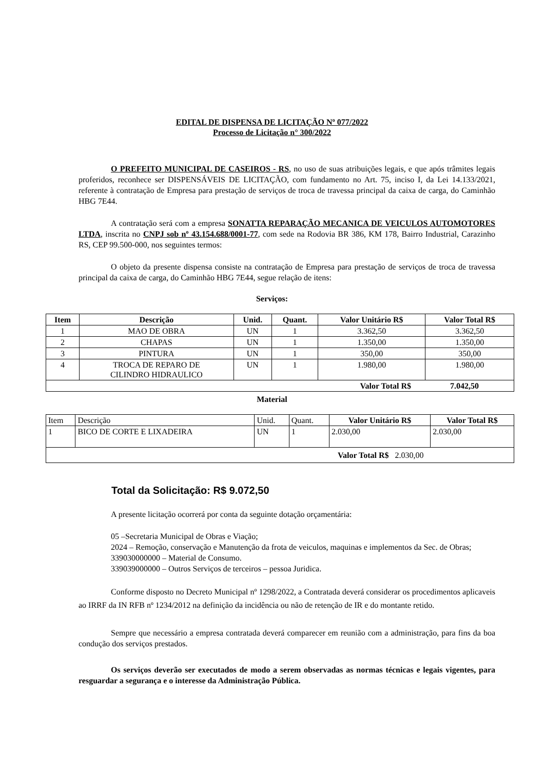EDITAL DE DISPENSA DE LICITAÇÃO Nº 077/2022
Processo de Licitação n° 300/2022
O PREFEITO MUNICIPAL DE CASEIROS - RS, no uso de suas atribuições legais, e que após trâmites legais proferidos, reconhece ser DISPENSÁVEIS DE LICITAÇÃO, com fundamento no Art. 75, inciso I, da Lei 14.133/2021, referente à contratação de Empresa para prestação de serviços de troca de travessa principal da caixa de carga, do Caminhão HBG 7E44.
A contratação será com a empresa SONATTA REPARAÇÃO MECANICA DE VEICULOS AUTOMOTORES LTDA, inscrita no CNPJ sob nº 43.154.688/0001-77, com sede na Rodovia BR 386, KM 178, Bairro Industrial, Carazinho RS, CEP 99.500-000, nos seguintes termos:
O objeto da presente dispensa consiste na contratação de Empresa para prestação de serviços de troca de travessa principal da caixa de carga, do Caminhão HBG 7E44, segue relação de itens:
Serviços:
| Item | Descrição | Unid. | Quant. | Valor Unitário R$ | Valor Total R$ |
| --- | --- | --- | --- | --- | --- |
| 1 | MAO DE OBRA | UN | 1 | 3.362,50 | 3.362,50 |
| 2 | CHAPAS | UN | 1 | 1.350,00 | 1.350,00 |
| 3 | PINTURA | UN | 1 | 350,00 | 350,00 |
| 4 | TROCA DE REPARO DE CILINDRO HIDRAULICO | UN | 1 | 1.980,00 | 1.980,00 |
| Valor Total R$ 7.042,50 | | | | | |
Material
| Item | Descrição | Unid. | Quant. | Valor Unitário R$ | Valor Total R$ |
| 1 | BICO DE CORTE E LIXADEIRA | UN | 1 | 2.030,00 | 2.030,00 |
| Valor Total R$ 2.030,00 | | | | | |
Total da Solicitação: R$ 9.072,50
A presente licitação ocorrerá por conta da seguinte dotação orçamentária:
05 –Secretaria Municipal de Obras e Viação;
2024 – Remoção, conservação e Manutenção da frota de veiculos, maquinas e implementos da Sec. de Obras;
339030000000 – Material de Consumo.
339039000000 – Outros Serviços de terceiros – pessoa Juridica.
Conforme disposto no Decreto Municipal nº 1298/2022, a Contratada deverá considerar os procedimentos aplicaveis ao IRRF da IN RFB nº 1234/2012 na definição da incidência ou não de retenção de IR e do montante retido.
Sempre que necessário a empresa contratada deverá comparecer em reunião com a administração, para fins da boa condução dos serviços prestados.
Os serviços deverão ser executados de modo a serem observadas as normas técnicas e legais vigentes, para resguardar a segurança e o interesse da Administração Pública.